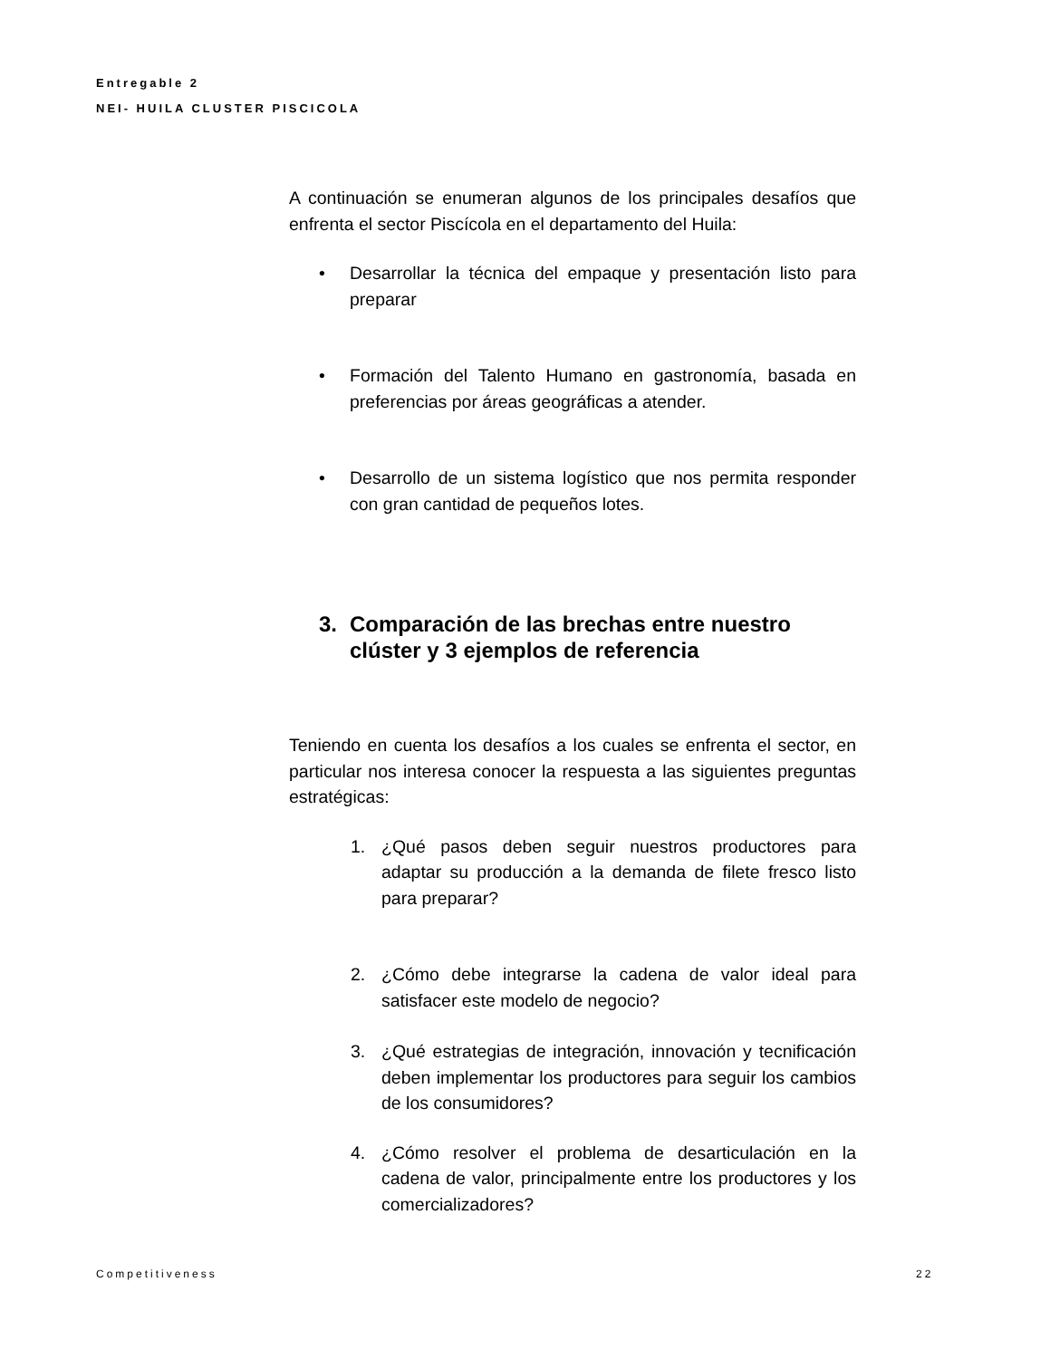Entregable 2
NEI- HUILA CLUSTER PISCICOLA
A continuación se enumeran algunos de los principales desafíos que enfrenta el sector Piscícola en el departamento del Huila:
• Desarrollar la técnica del empaque y presentación listo para preparar
• Formación del Talento Humano en gastronomía, basada en preferencias por áreas geográficas a atender.
• Desarrollo de un sistema logístico que nos permita responder con gran cantidad de pequeños lotes.
3. Comparación de las brechas entre nuestro clúster y 3 ejemplos de referencia
Teniendo en cuenta los desafíos a los cuales se enfrenta el sector, en particular nos interesa conocer la respuesta a las siguientes preguntas estratégicas:
1. ¿Qué pasos deben seguir nuestros productores para adaptar su producción a la demanda de filete fresco listo para preparar?
2. ¿Cómo debe integrarse la cadena de valor ideal para satisfacer este modelo de negocio?
3. ¿Qué estrategias de integración, innovación y tecnificación deben implementar los productores para seguir los cambios de los consumidores?
4. ¿Cómo resolver el problema de desarticulación en la cadena de valor, principalmente entre los productores y los comercializadores?
Competitiveness 22